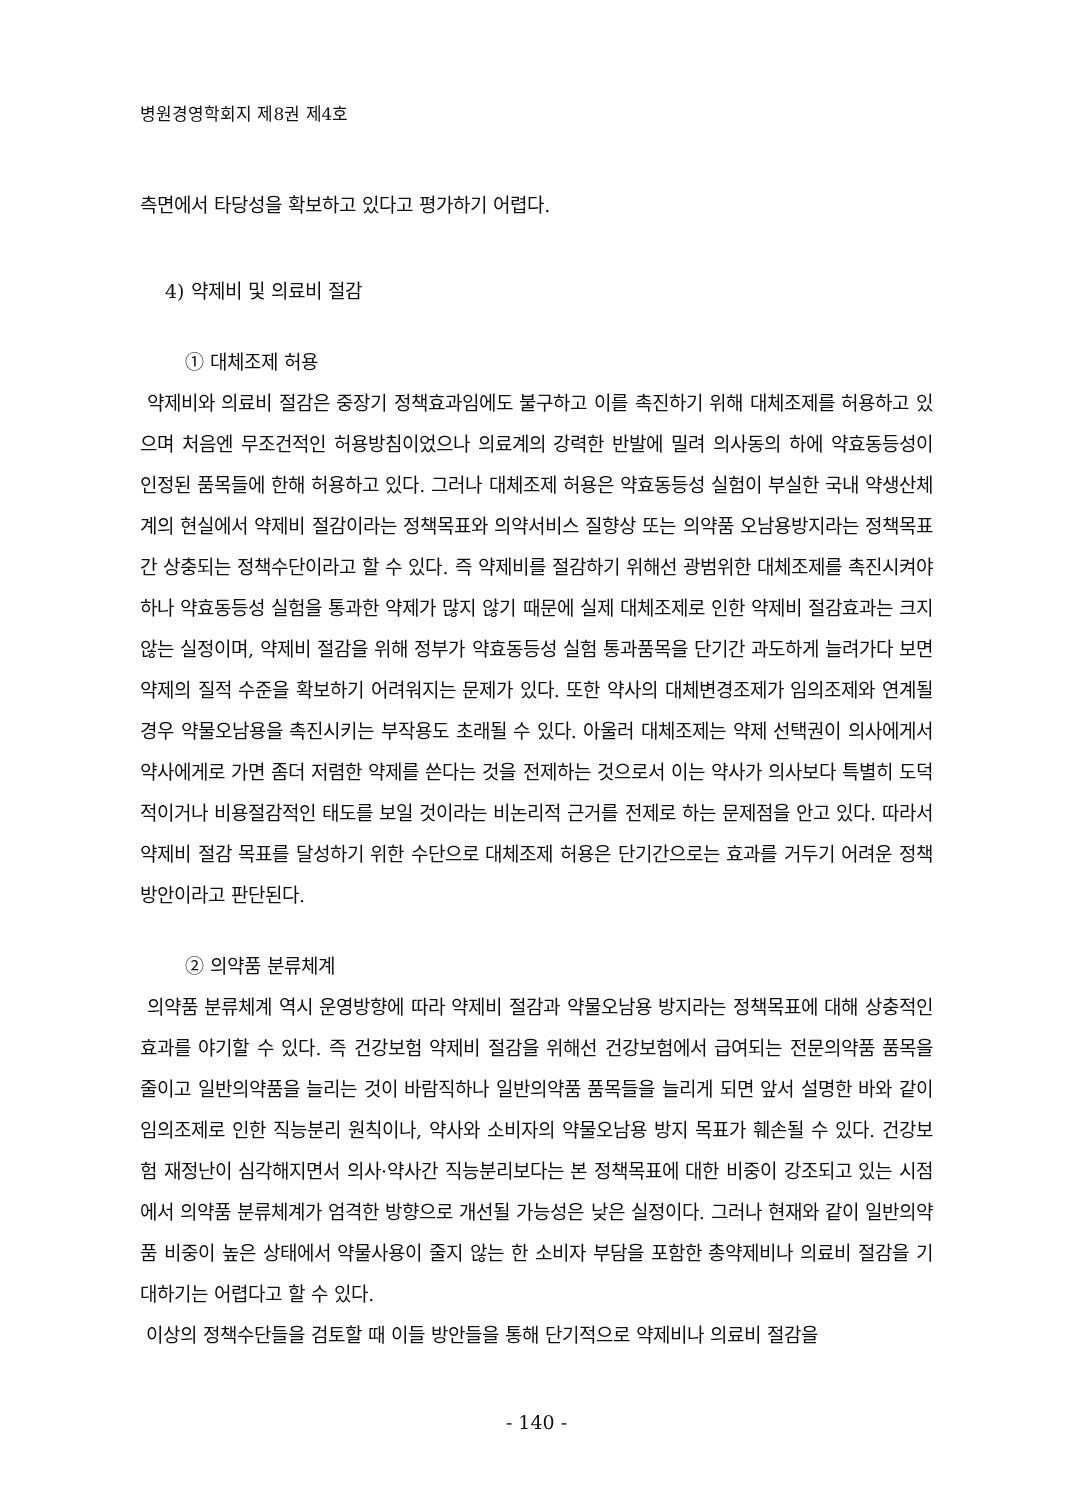병원경영학회지 제8권 제4호
측면에서 타당성을 확보하고 있다고 평가하기 어렵다.
4) 약제비 및 의료비 절감
① 대체조제 허용
약제비와 의료비 절감은 중장기 정책효과임에도 불구하고 이를 촉진하기 위해 대체조제를 허용하고 있으며 처음엔 무조건적인 허용방침이었으나 의료계의 강력한 반발에 밀려 의사동의 하에 약효동등성이 인정된 품목들에 한해 허용하고 있다. 그러나 대체조제 허용은 약효동등성 실험이 부실한 국내 약생산체계의 현실에서 약제비 절감이라는 정책목표와 의약서비스 질향상 또는 의약품 오남용방지라는 정책목표간 상충되는 정책수단이라고 할 수 있다. 즉 약제비를 절감하기 위해선 광범위한 대체조제를 촉진시켜야 하나 약효동등성 실험을 통과한 약제가 많지 않기 때문에 실제 대체조제로 인한 약제비 절감효과는 크지 않는 실정이며, 약제비 절감을 위해 정부가 약효동등성 실험 통과품목을 단기간 과도하게 늘려가다 보면 약제의 질적 수준을 확보하기 어려워지는 문제가 있다. 또한 약사의 대체변경조제가 임의조제와 연계될 경우 약물오남용을 촉진시키는 부작용도 초래될 수 있다. 아울러 대체조제는 약제 선택권이 의사에게서 약사에게로 가면 좀더 저렴한 약제를 쓴다는 것을 전제하는 것으로서 이는 약사가 의사보다 특별히 도덕적이거나 비용절감적인 태도를 보일 것이라는 비논리적 근거를 전제로 하는 문제점을 안고 있다. 따라서 약제비 절감 목표를 달성하기 위한 수단으로 대체조제 허용은 단기간으로는 효과를 거두기 어려운 정책방안이라고 판단된다.
② 의약품 분류체계
의약품 분류체계 역시 운영방향에 따라 약제비 절감과 약물오남용 방지라는 정책목표에 대해 상충적인 효과를 야기할 수 있다. 즉 건강보험 약제비 절감을 위해선 건강보험에서 급여되는 전문의약품 품목을 줄이고 일반의약품을 늘리는 것이 바람직하나 일반의약품 품목들을 늘리게 되면 앞서 설명한 바와 같이 임의조제로 인한 직능분리 원칙이나, 약사와 소비자의 약물오남용 방지 목표가 훼손될 수 있다. 건강보험 재정난이 심각해지면서 의사·약사간 직능분리보다는 본 정책목표에 대한 비중이 강조되고 있는 시점에서 의약품 분류체계가 엄격한 방향으로 개선될 가능성은 낮은 실정이다. 그러나 현재와 같이 일반의약품 비중이 높은 상태에서 약물사용이 줄지 않는 한 소비자 부담을 포함한 총약제비나 의료비 절감을 기대하기는 어렵다고 할 수 있다.
이상의 정책수단들을 검토할 때 이들 방안들을 통해 단기적으로 약제비나 의료비 절감을
- 140 -